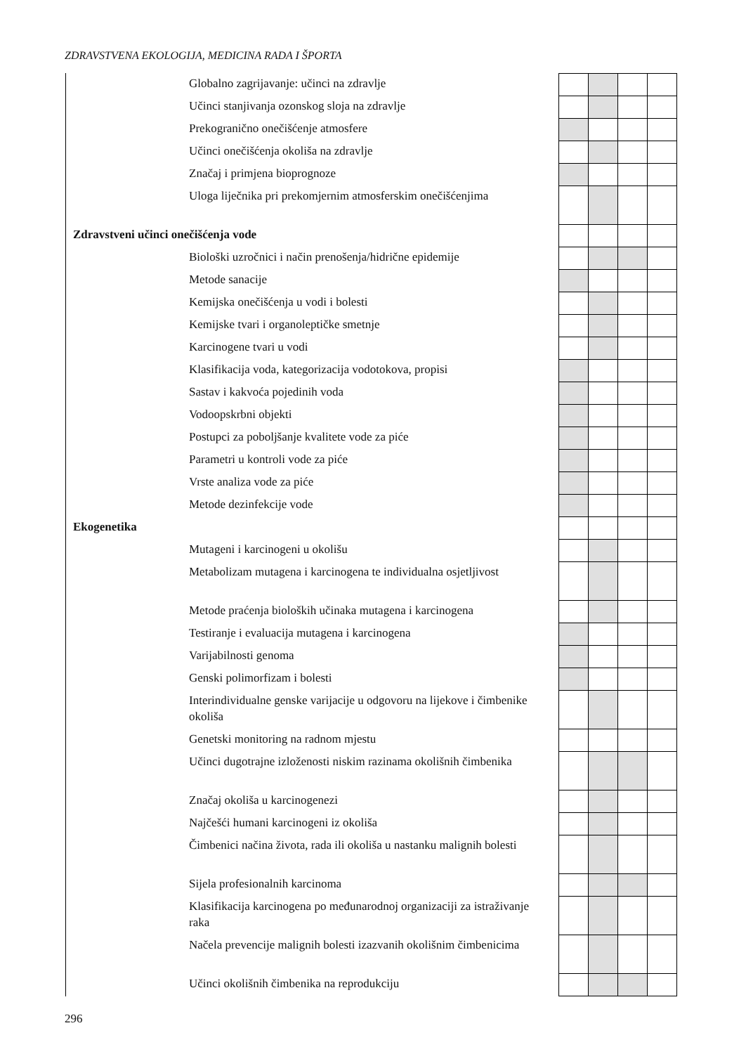ZDRAVSTVENA EKOLOGIJA, MEDICINA RADA I ŠPORTA
| Globalno zagrijavanje: učinci na zdravlje | | | | | |
| Učinci stanjivanja ozonskog sloja na zdravlje | | | | | |
| Prekogranično onečišćenje atmosfere | | | | | |
| Učinci onečišćenja okoliša na zdravlje | | | | | |
| Značaj i primjena bioprognoze | | | | | |
| Uloga liječnika pri prekomjernim atmosferskim onečišćenjima | | | | | |
| Zdravstveni učinci onečišćenja vode | | | | | |
| Biološki uzročnici i način prenošenja/hidrične epidemije | | | | | |
| Metode sanacije | | | | | |
| Kemijska onečišćenja u vodi i bolesti | | | | | |
| Kemijske tvari i organoleptičke smetnje | | | | | |
| Karcinogene tvari u vodi | | | | | |
| Klasifikacija voda, kategorizacija vodotokova, propisi | | | | | |
| Sastav i kakvoća pojedinih voda | | | | | |
| Vodoopskrbni objekti | | | | | |
| Postupci za poboljšanje kvalitete vode za piće | | | | | |
| Parametri u kontroli vode za piće | | | | | |
| Vrste analiza vode za piće | | | | | |
| Metode dezinfekcije vode | | | | | |
| Ekogenetika | | | | | |
| Mutageni i karcinogeni u okolišu | | | | | |
| Metabolizam mutagena i karcinogena te individualna osjetljivost | | | | | |
| Metode praćenja bioloških učinaka mutagena i karcinogena | | | | | |
| Testiranje i evaluacija mutagena i karcinogena | | | | | |
| Varijabilnosti genoma | | | | | |
| Genski polimorfizam i bolesti | | | | | |
| Interindividualne genske varijacije u odgovoru na lijekove i čimbenike okoliša | | | | | |
| Genetski monitoring na radnom mjestu | | | | | |
| Učinci dugotrajne izloženosti niskim razinama okolišnih čimbenika | | | | | |
| Značaj okoliša u karcinogenezi | | | | | |
| Najčešći humani karcinogeni iz okoliša | | | | | |
| Čimbenici načina života, rada ili okoliša u nastanku malignih bolesti | | | | | |
| Sijela profesionalnih karcinoma | | | | | |
| Klasifikacija karcinogena po međunarodnoj organizaciji za istraživanje raka | | | | | |
| Načela prevencije malignih bolesti izazvanih okolišnim čimbenicima | | | | | |
| Učinci okolišnih čimbenika na reprodukciju | | | | | |
296